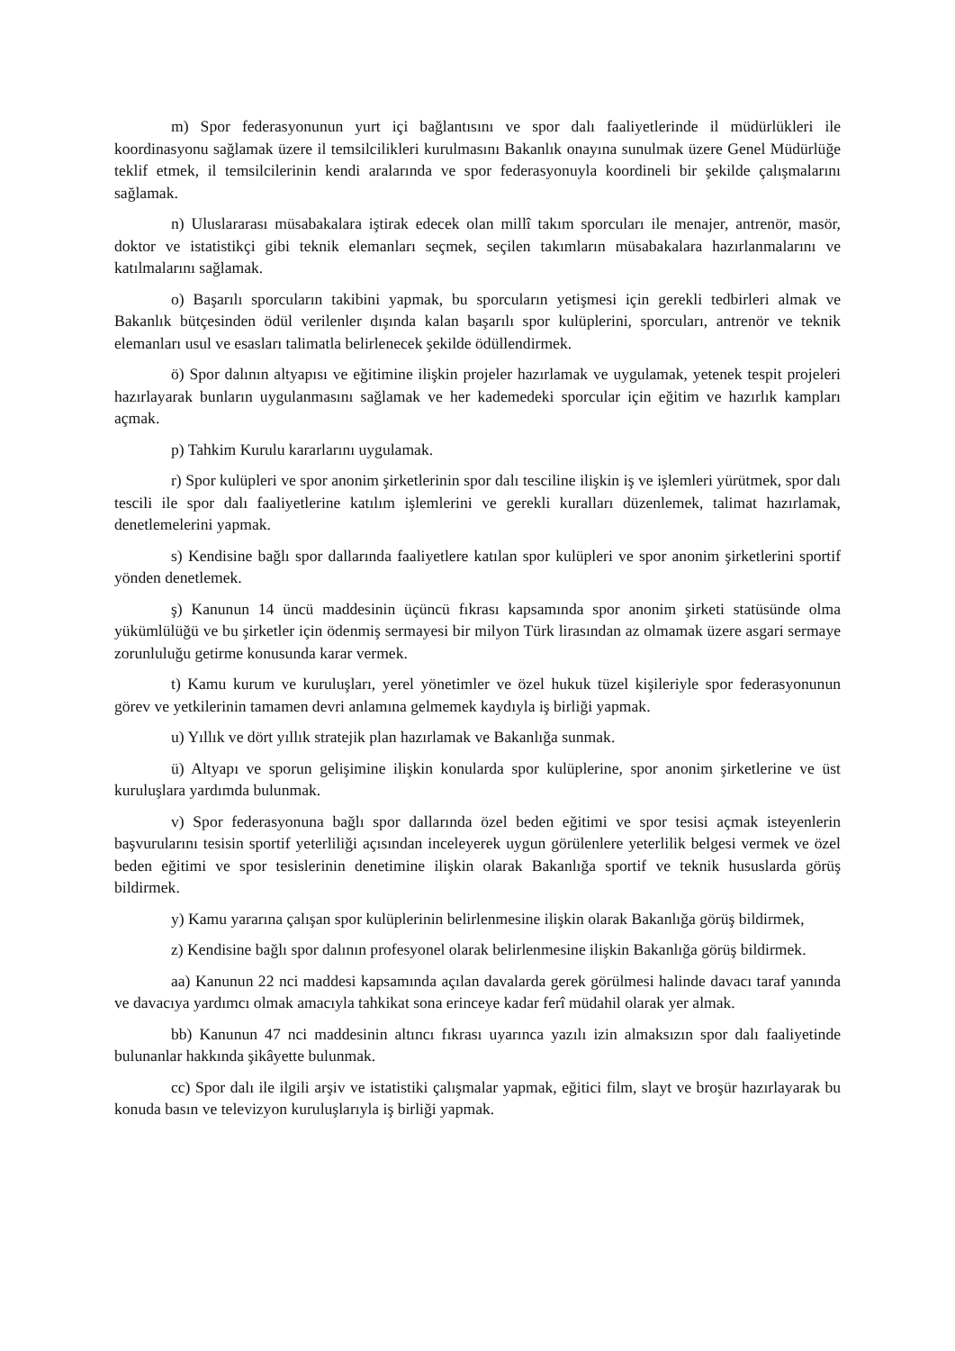m) Spor federasyonunun yurt içi bağlantısını ve spor dalı faaliyetlerinde il müdürlükleri ile koordinasyonu sağlamak üzere il temsilcilikleri kurulmasını Bakanlık onayına sunulmak üzere Genel Müdürlüğe teklif etmek, il temsilcilerinin kendi aralarında ve spor federasyonuyla koordineli bir şekilde çalışmalarını sağlamak.
n) Uluslararası müsabakalara iştirak edecek olan millî takım sporcuları ile menajer, antrenör, masör, doktor ve istatistikçi gibi teknik elemanları seçmek, seçilen takımların müsabakalara hazırlanmalarını ve katılmalarını sağlamak.
o) Başarılı sporcuların takibini yapmak, bu sporcuların yetişmesi için gerekli tedbirleri almak ve Bakanlık bütçesinden ödül verilenler dışında kalan başarılı spor kulüplerini, sporcuları, antrenör ve teknik elemanları usul ve esasları talimatla belirlenecek şekilde ödüllendirmek.
ö) Spor dalının altyapısı ve eğitimine ilişkin projeler hazırlamak ve uygulamak, yetenek tespit projeleri hazırlayarak bunların uygulanmasını sağlamak ve her kademedeki sporcular için eğitim ve hazırlık kampları açmak.
p) Tahkim Kurulu kararlarını uygulamak.
r) Spor kulüpleri ve spor anonim şirketlerinin spor dalı tesciline ilişkin iş ve işlemleri yürütmek, spor dalı tescili ile spor dalı faaliyetlerine katılım işlemlerini ve gerekli kuralları düzenlemek, talimat hazırlamak, denetlemelerini yapmak.
s) Kendisine bağlı spor dallarında faaliyetlere katılan spor kulüpleri ve spor anonim şirketlerini sportif yönden denetlemek.
ş) Kanunun 14 üncü maddesinin üçüncü fıkrası kapsamında spor anonim şirketi statüsünde olma yükümlülüğü ve bu şirketler için ödenmiş sermayesi bir milyon Türk lirasından az olmamak üzere asgari sermaye zorunluluğu getirme konusunda karar vermek.
t) Kamu kurum ve kuruluşları, yerel yönetimler ve özel hukuk tüzel kişileriyle spor federasyonunun görev ve yetkilerinin tamamen devri anlamına gelmemek kaydıyla iş birliği yapmak.
u) Yıllık ve dört yıllık stratejik plan hazırlamak ve Bakanlığa sunmak.
ü) Altyapı ve sporun gelişimine ilişkin konularda spor kulüplerine, spor anonim şirketlerine ve üst kuruluşlara yardımda bulunmak.
v) Spor federasyonuna bağlı spor dallarında özel beden eğitimi ve spor tesisi açmak isteyenlerin başvurularını tesisin sportif yeterliliği açısından inceleyerek uygun görülenlere yeterlilik belgesi vermek ve özel beden eğitimi ve spor tesislerinin denetimine ilişkin olarak Bakanlığa sportif ve teknik hususlarda görüş bildirmek.
y) Kamu yararına çalışan spor kulüplerinin belirlenmesine ilişkin olarak Bakanlığa görüş bildirmek,
z) Kendisine bağlı spor dalının profesyonel olarak belirlenmesine ilişkin Bakanlığa görüş bildirmek.
aa) Kanunun 22 nci maddesi kapsamında açılan davalarda gerek görülmesi halinde davacı taraf yanında ve davacıya yardımcı olmak amacıyla tahkikat sona erinceye kadar ferî müdahil olarak yer almak.
bb) Kanunun 47 nci maddesinin altıncı fıkrası uyarınca yazılı izin almaksızın spor dalı faaliyetinde bulunanlar hakkında şikâyette bulunmak.
cc) Spor dalı ile ilgili arşiv ve istatistiki çalışmalar yapmak, eğitici film, slayt ve broşür hazırlayarak bu konuda basın ve televizyon kuruluşlarıyla iş birliği yapmak.